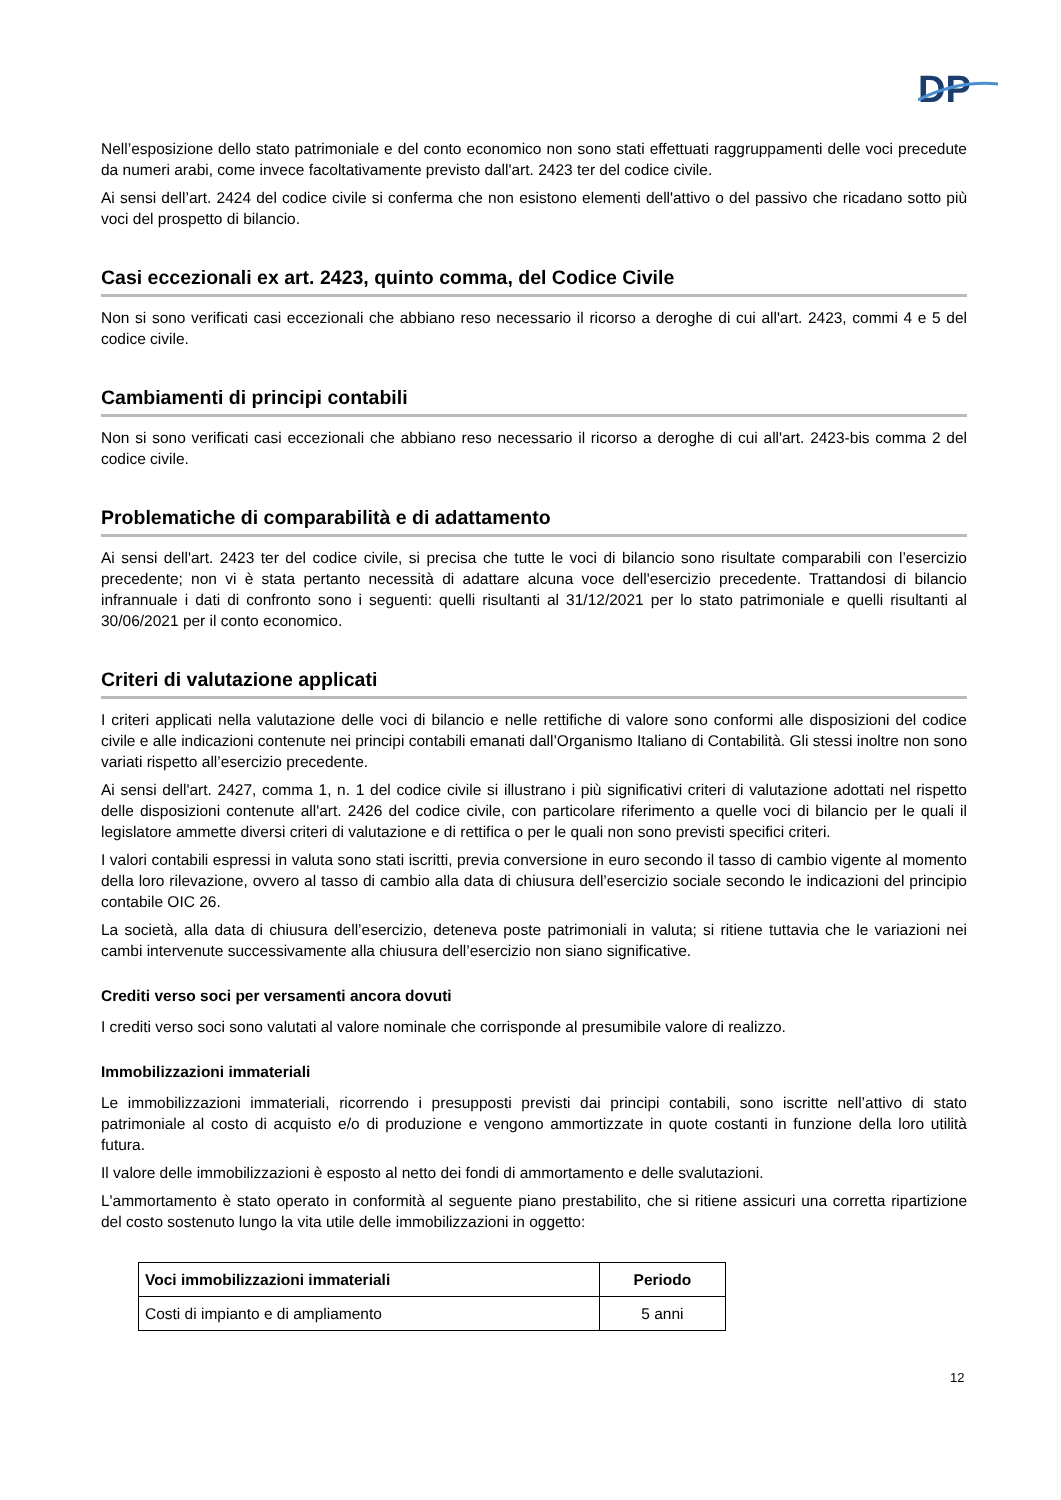DP
Nell’esposizione dello stato patrimoniale e del conto economico non sono stati effettuati raggruppamenti delle voci precedute da numeri arabi, come invece facoltativamente previsto dall'art. 2423 ter del codice civile.
Ai sensi dell’art. 2424 del codice civile si conferma che non esistono elementi dell'attivo o del passivo che ricadano sotto più voci del prospetto di bilancio.
Casi eccezionali ex art. 2423, quinto comma, del Codice Civile
Non si sono verificati casi eccezionali che abbiano reso necessario il ricorso a deroghe di cui all'art. 2423, commi 4 e 5 del codice civile.
Cambiamenti di principi contabili
Non si sono verificati casi eccezionali che abbiano reso necessario il ricorso a deroghe di cui all'art. 2423-bis comma 2 del codice civile.
Problematiche di comparabilità e di adattamento
Ai sensi dell'art. 2423 ter del codice civile, si precisa che tutte le voci di bilancio sono risultate comparabili con l’esercizio precedente; non vi è stata pertanto necessità di adattare alcuna voce dell'esercizio precedente. Trattandosi di bilancio infrannuale i dati di confronto sono i seguenti: quelli risultanti al 31/12/2021 per lo stato patrimoniale e quelli risultanti al 30/06/2021 per il conto economico.
Criteri di valutazione applicati
I criteri applicati nella valutazione delle voci di bilancio e nelle rettifiche di valore sono conformi alle disposizioni del codice civile e alle indicazioni contenute nei principi contabili emanati dall’Organismo Italiano di Contabilità. Gli stessi inoltre non sono variati rispetto all’esercizio precedente.
Ai sensi dell'art. 2427, comma 1, n. 1 del codice civile si illustrano i più significativi criteri di valutazione adottati nel rispetto delle disposizioni contenute all'art. 2426 del codice civile, con particolare riferimento a quelle voci di bilancio per le quali il legislatore ammette diversi criteri di valutazione e di rettifica o per le quali non sono previsti specifici criteri.
I valori contabili espressi in valuta sono stati iscritti, previa conversione in euro secondo il tasso di cambio vigente al momento della loro rilevazione, ovvero al tasso di cambio alla data di chiusura dell’esercizio sociale secondo le indicazioni del principio contabile OIC 26.
La società, alla data di chiusura dell’esercizio, deteneva poste patrimoniali in valuta; si ritiene tuttavia che le variazioni nei cambi intervenute successivamente alla chiusura dell’esercizio non siano significative.
Crediti verso soci per versamenti ancora dovuti
I crediti verso soci sono valutati al valore nominale che corrisponde al presumibile valore di realizzo.
Immobilizzazioni immateriali
Le immobilizzazioni immateriali, ricorrendo i presupposti previsti dai principi contabili, sono iscritte nell’attivo di stato patrimoniale al costo di acquisto e/o di produzione e vengono ammortizzate in quote costanti in funzione della loro utilità futura.
Il valore delle immobilizzazioni è esposto al netto dei fondi di ammortamento e delle svalutazioni.
L'ammortamento è stato operato in conformità al seguente piano prestabilito, che si ritiene assicuri una corretta ripartizione del costo sostenuto lungo la vita utile delle immobilizzazioni in oggetto:
| Voci immobilizzazioni immateriali | Periodo |
| --- | --- |
| Costi di impianto e di ampliamento | 5 anni |
12